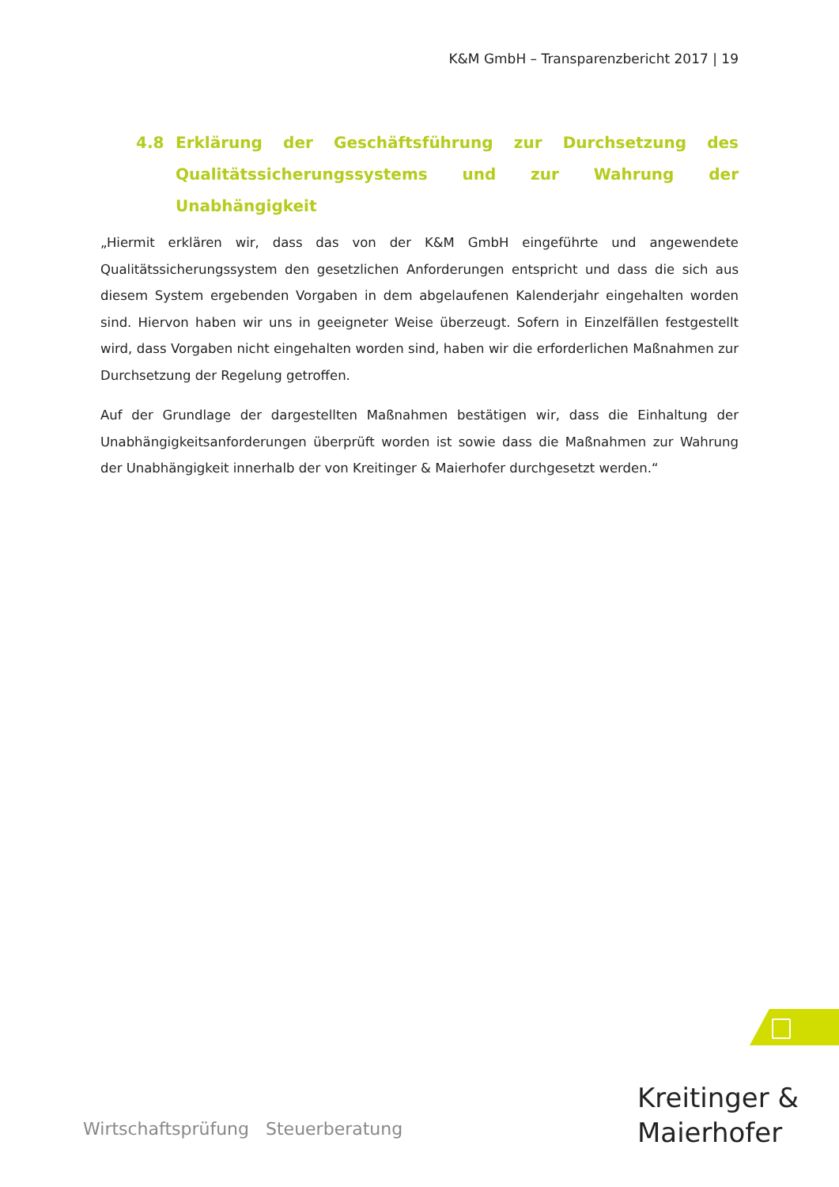K&M GmbH – Transparenzbericht 2017 | 19
4.8 Erklärung der Geschäftsführung zur Durchsetzung des Qualitätssicherungssystems und zur Wahrung der Unabhängigkeit
„Hiermit erklären wir, dass das von der K&M GmbH eingeführte und angewendete Qualitätssicherungssystem den gesetzlichen Anforderungen entspricht und dass die sich aus diesem System ergebenden Vorgaben in dem abgelaufenen Kalenderjahr eingehalten worden sind. Hiervon haben wir uns in geeigneter Weise überzeugt. Sofern in Einzelfällen festgestellt wird, dass Vorgaben nicht eingehalten worden sind, haben wir die erforderlichen Maßnahmen zur Durchsetzung der Regelung getroffen.
Auf der Grundlage der dargestellten Maßnahmen bestätigen wir, dass die Einhaltung der Unabhängigkeitsanforderungen überprüft worden ist sowie dass die Maßnahmen zur Wahrung der Unabhängigkeit innerhalb der von Kreitinger & Maierhofer durchgesetzt werden.“
Wirtschaftsprüfung Steuerberatung
Kreitinger &
Maierhofer